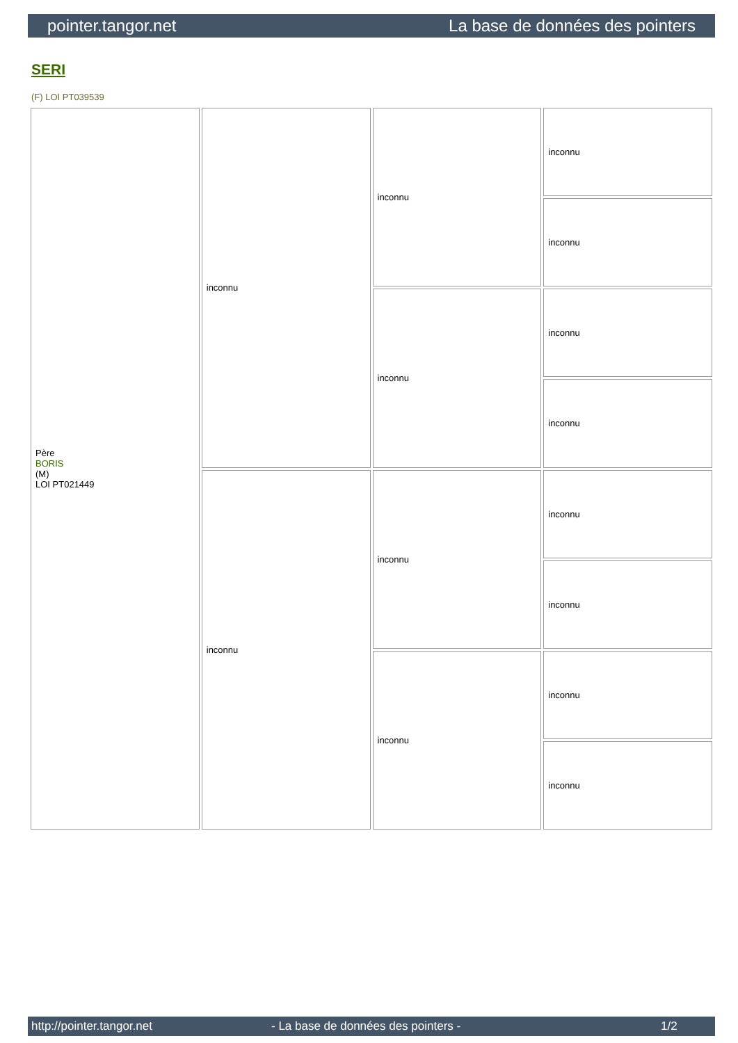pointer.tangor.net La base de données des pointers
SERI
(F) LOI PT039539
| Père BORIS (M) LOI PT021449 | inconnu | inconnu | inconnu |
| | | | inconnu |
| | | inconnu | inconnu |
| | | | inconnu |
| | inconnu | inconnu | inconnu |
| | | | inconnu |
| | | inconnu | inconnu |
| | | | inconnu |
http://pointer.tangor.net - La base de données des pointers - 1/2